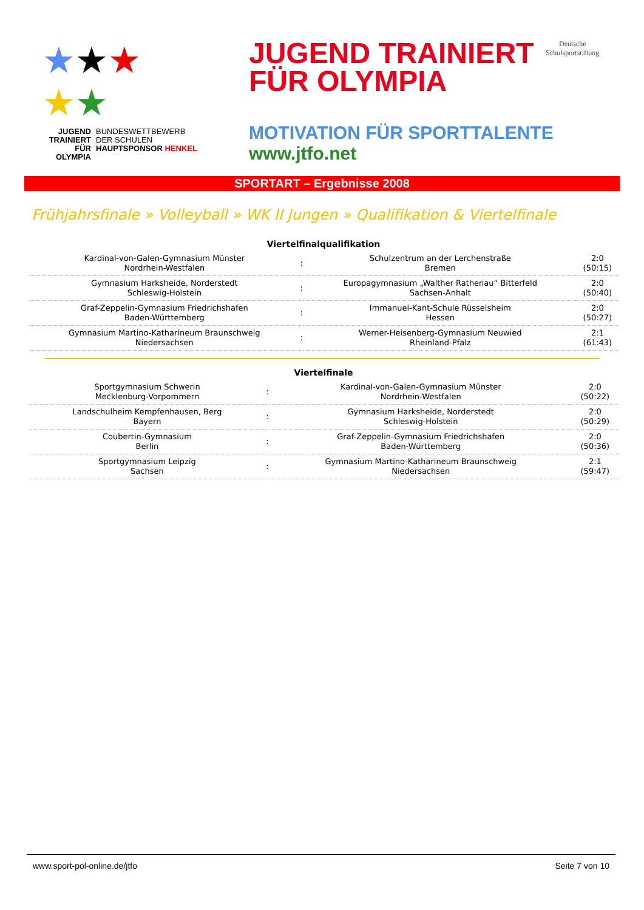★★★
★★
JUGEND TRAINIERT FÜR OLYMPIA
BUNDESWETTBEWERB
DER SCHULEN
HAUPTSPONSOR HENKEL
JUGEND TRAINIERT
FÜR OLYMPIA
Deutsche
Schulsportstiftung
MOTIVATION FÜR SPORTTALENTE
www.jtfo.net
SPORTART – Ergebnisse 2008
Frühjahrsfinale » Volleyball » WK II Jungen » Qualifikation & Viertelfinale
| Viertelfinalqualifikation | | | |
| --- | --- | --- | --- |
| Kardinal-von-Galen-Gymnasium Münster Nordrhein-Westfalen | : | Schulzentrum an der Lerchenstraße Bremen | 2:0 (50:15) |
| Gymnasium Harksheide, Norderstedt Schleswig-Holstein | : | Europagymnasium „Walther Rathenau“ Bitterfeld Sachsen-Anhalt | 2:0 (50:40) |
| Graf-Zeppelin-Gymnasium Friedrichshafen Baden-Württemberg | : | Immanuel-Kant-Schule Rüsselsheim Hessen | 2:0 (50:27) |
| Gymnasium Martino-Katharineum Braunschweig Niedersachsen | : | Werner-Heisenberg-Gymnasium Neuwied Rheinland-Pfalz | 2:1 (61:43) |
| Viertelfinale | | | |
| --- | --- | --- | --- |
| Sportgymnasium Schwerin Mecklenburg-Vorpommern | : | Kardinal-von-Galen-Gymnasium Münster Nordrhein-Westfalen | 2:0 (50:22) |
| Landschulheim Kempfenhausen, Berg Bayern | : | Gymnasium Harksheide, Norderstedt Schleswig-Holstein | 2:0 (50:29) |
| Coubertin-Gymnasium Berlin | : | Graf-Zeppelin-Gymnasium Friedrichshafen Baden-Württemberg | 2:0 (50:36) |
| Sportgymnasium Leipzig Sachsen | : | Gymnasium Martino-Katharineum Braunschweig Niedersachsen | 2:1 (59:47) |
www.sport-pol-online.de/jtfo Seite 7 von 10